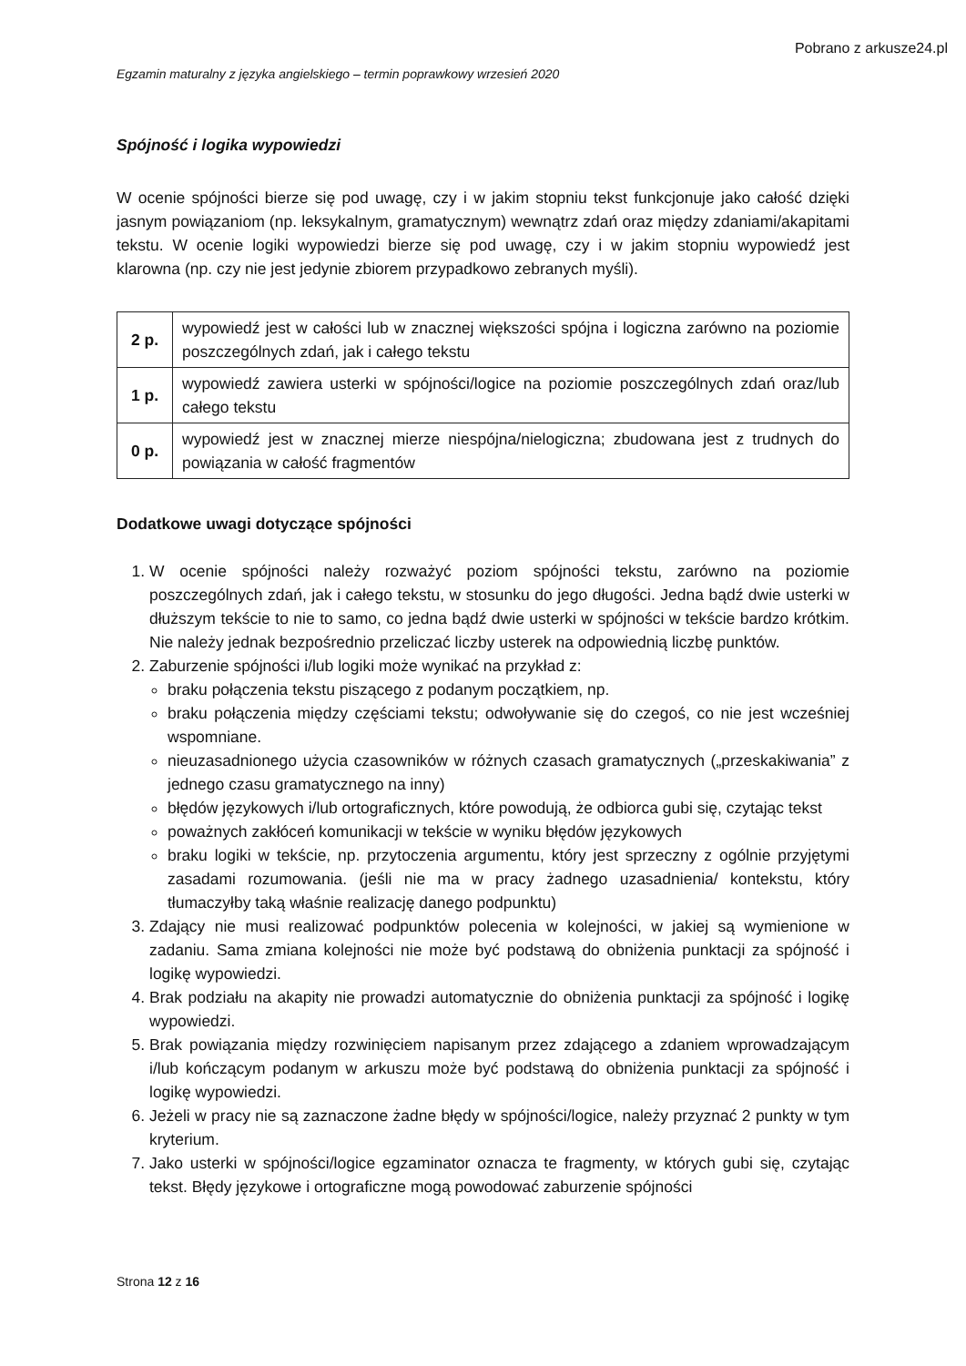Pobrano z arkusze24.pl
Egzamin maturalny z języka angielskiego – termin poprawkowy wrzesień 2020
Spójność i logika wypowiedzi
W ocenie spójności bierze się pod uwagę, czy i w jakim stopniu tekst funkcjonuje jako całość dzięki jasnym powiązaniom (np. leksykalnym, gramatycznym) wewnątrz zdań oraz między zdaniami/akapitami tekstu. W ocenie logiki wypowiedzi bierze się pod uwagę, czy i w jakim stopniu wypowiedź jest klarowna (np. czy nie jest jedynie zbiorem przypadkowo zebranych myśli).
| 2 p. | wypowiedź jest w całości lub w znacznej większości spójna i logiczna zarówno na poziomie poszczególnych zdań, jak i całego tekstu |
| 1 p. | wypowiedź zawiera usterki w spójności/logice na poziomie poszczególnych zdań oraz/lub całego tekstu |
| 0 p. | wypowiedź jest w znacznej mierze niespójna/nielogiczna; zbudowana jest z trudnych do powiązania w całość fragmentów |
Dodatkowe uwagi dotyczące spójności
1. W ocenie spójności należy rozważyć poziom spójności tekstu, zarówno na poziomie poszczególnych zdań, jak i całego tekstu, w stosunku do jego długości. Jedna bądź dwie usterki w dłuższym tekście to nie to samo, co jedna bądź dwie usterki w spójności w tekście bardzo krótkim. Nie należy jednak bezpośrednio przeliczać liczby usterek na odpowiednią liczbę punktów.
2. Zaburzenie spójności i/lub logiki może wynikać na przykład z:
braku połączenia tekstu piszącego z podanym początkiem, np.
braku połączenia między częściami tekstu; odwoływanie się do czegoś, co nie jest wcześniej wspomniane.
nieuzasadnionego użycia czasowników w różnych czasach gramatycznych („przeskakiwania” z jednego czasu gramatycznego na inny)
błędów językowych i/lub ortograficznych, które powodują, że odbiorca gubi się, czytając tekst
poważnych zakłóceń komunikacji w tekście w wyniku błędów językowych
braku logiki w tekście, np. przytoczenia argumentu, który jest sprzeczny z ogólnie przyjętymi zasadami rozumowania. (jeśli nie ma w pracy żadnego uzasadnienia/ kontekstu, który tłumaczyłby taką właśnie realizację danego podpunktu)
3. Zdający nie musi realizować podpunktów polecenia w kolejności, w jakiej są wymienione w zadaniu. Sama zmiana kolejności nie może być podstawą do obniżenia punktacji za spójność i logikę wypowiedzi.
4. Brak podziału na akapity nie prowadzi automatycznie do obniżenia punktacji za spójność i logikę wypowiedzi.
5. Brak powiązania między rozwinięciem napisanym przez zdającego a zdaniem wprowadzającym i/lub kończącym podanym w arkuszu może być podstawą do obniżenia punktacji za spójność i logikę wypowiedzi.
6. Jeżeli w pracy nie są zaznaczone żadne błędy w spójności/logice, należy przyznać 2 punkty w tym kryterium.
7. Jako usterki w spójności/logice egzaminator oznacza te fragmenty, w których gubi się, czytając tekst. Błędy językowe i ortograficzne mogą powodować zaburzenie spójności
Strona 12 z 16